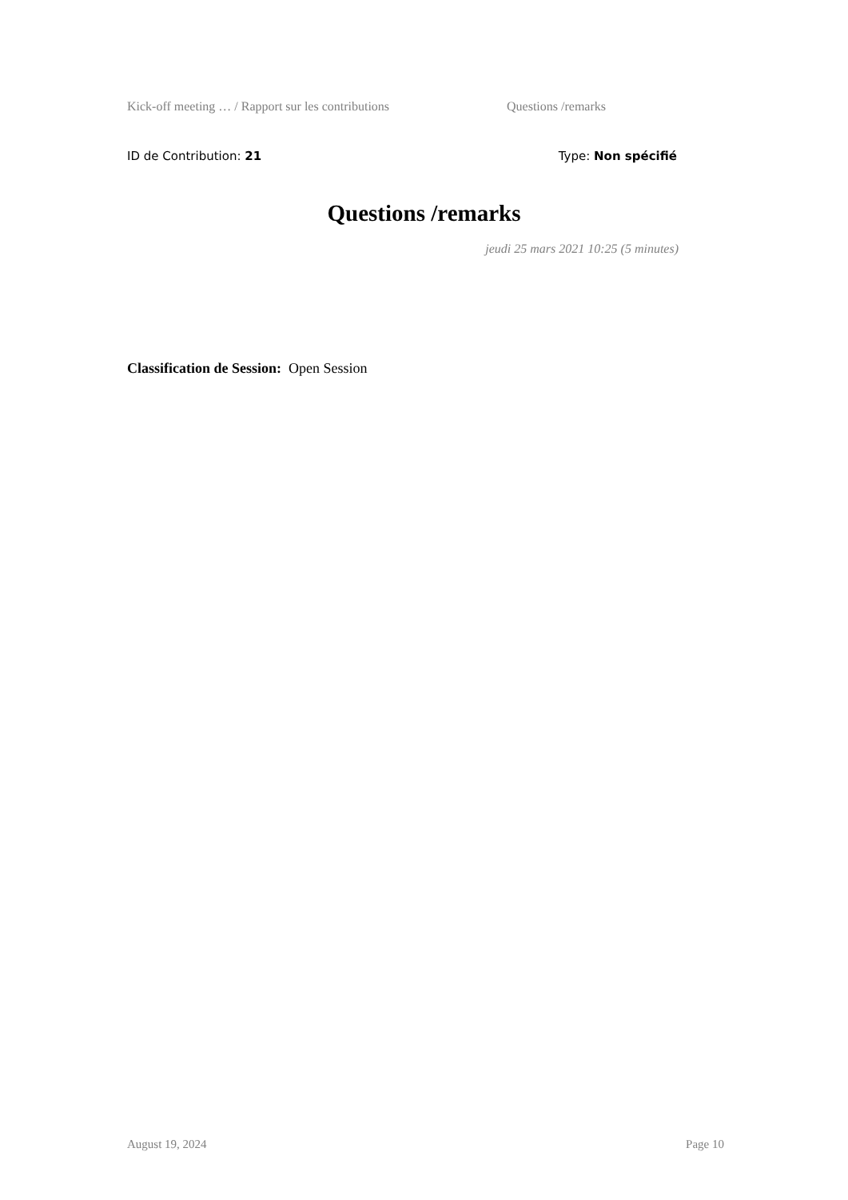Kick-off meeting … / Rapport sur les contributions Questions /remarks
ID de Contribution: 21 Type: Non spécifié
Questions /remarks
jeudi 25 mars 2021 10:25 (5 minutes)
Classification de Session: Open Session
August 19, 2024 Page 10